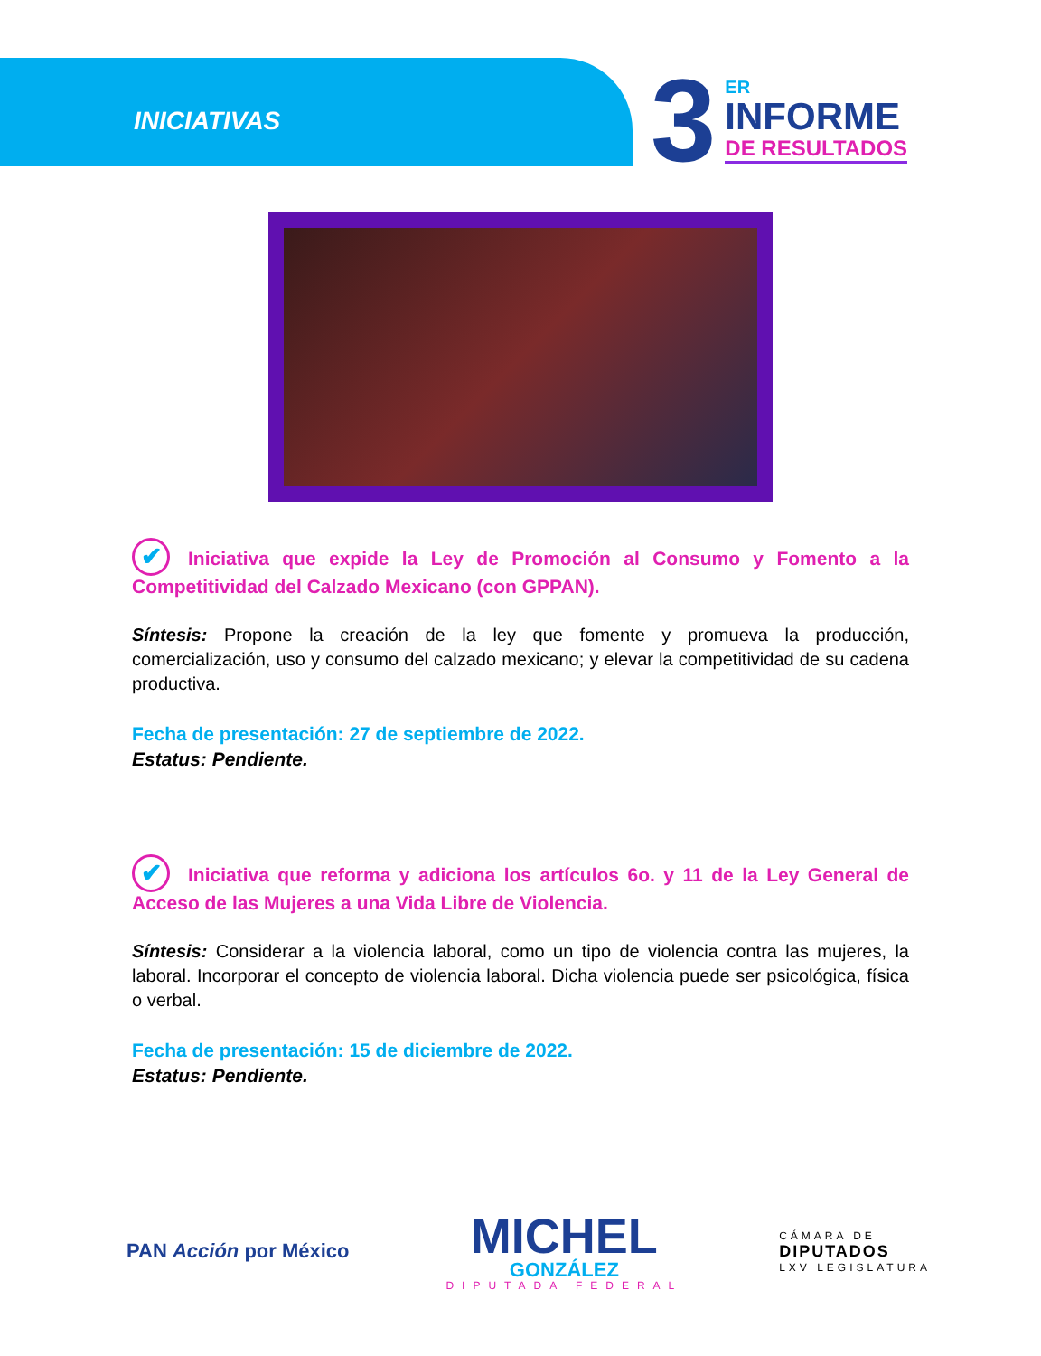INICIATIVAS
3
ER
INFORME
DE RESULTADOS
✔ Iniciativa que expide la Ley de Promoción al Consumo y Fomento a la Competitividad del Calzado Mexicano (con GPPAN).
Síntesis: Propone la creación de la ley que fomente y promueva la producción, comercialización, uso y consumo del calzado mexicano; y elevar la competitividad de su cadena productiva.
Fecha de presentación: 27 de septiembre de 2022.
Estatus: Pendiente.
✔ Iniciativa que reforma y adiciona los artículos 6o. y 11 de la Ley General de Acceso de las Mujeres a una Vida Libre de Violencia.
Síntesis: Considerar a la violencia laboral, como un tipo de violencia contra las mujeres, la laboral. Incorporar el concepto de violencia laboral. Dicha violencia puede ser psicológica, física o verbal.
Fecha de presentación: 15 de diciembre de 2022.
Estatus: Pendiente.
PAN Acción por México
MICHEL
GONZÁLEZ
DIPUTADA FEDERAL
CÁMARA DE
DIPUTADOS
LXV LEGISLATURA